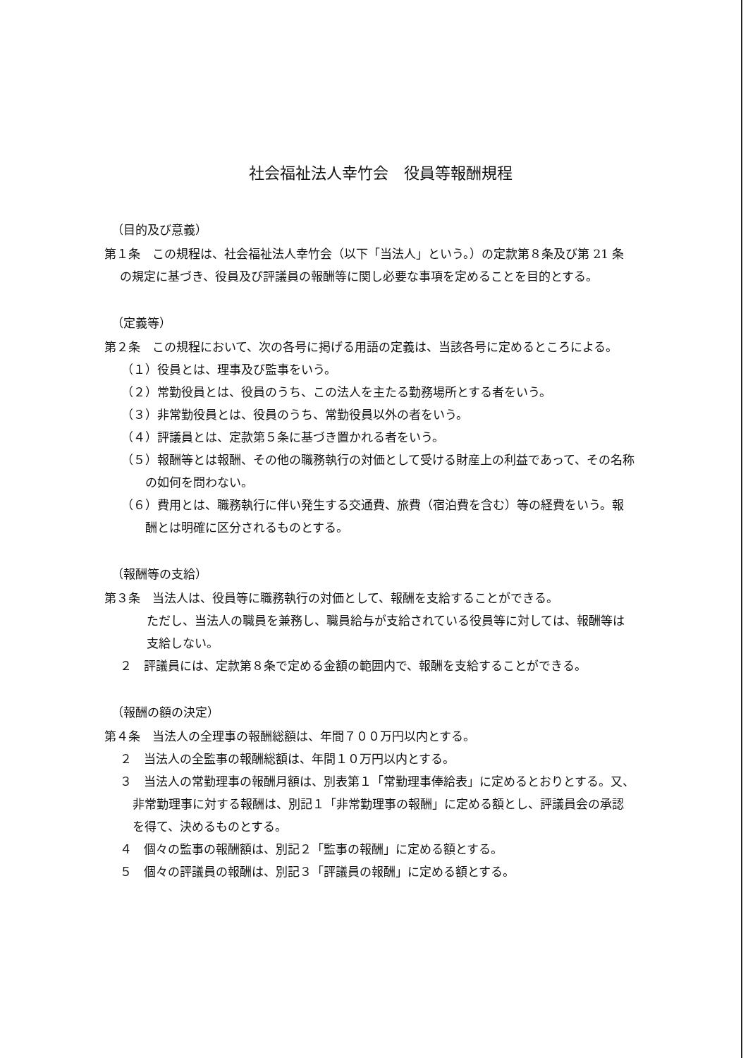社会福祉法人幸竹会　役員等報酬規程
（目的及び意義）
第１条　この規程は、社会福祉法人幸竹会（以下「当法人」という。）の定款第８条及び第 21 条の規定に基づき、役員及び評議員の報酬等に関し必要な事項を定めることを目的とする。
（定義等）
第２条　この規程において、次の各号に掲げる用語の定義は、当該各号に定めるところによる。
（１）役員とは、理事及び監事をいう。
（２）常勤役員とは、役員のうち、この法人を主たる勤務場所とする者をいう。
（３）非常勤役員とは、役員のうち、常勤役員以外の者をいう。
（４）評議員とは、定款第５条に基づき置かれる者をいう。
（５）報酬等とは報酬、その他の職務執行の対価として受ける財産上の利益であって、その名称の如何を問わない。
（６）費用とは、職務執行に伴い発生する交通費、旅費（宿泊費を含む）等の経費をいう。報酬とは明確に区分されるものとする。
（報酬等の支給）
第３条　当法人は、役員等に職務執行の対価として、報酬を支給することができる。
ただし、当法人の職員を兼務し、職員給与が支給されている役員等に対しては、報酬等は支給しない。
２　評議員には、定款第８条で定める金額の範囲内で、報酬を支給することができる。
（報酬の額の決定）
第４条　当法人の全理事の報酬総額は、年間７００万円以内とする。
２　当法人の全監事の報酬総額は、年間１０万円以内とする。
３　当法人の常勤理事の報酬月額は、別表第１「常勤理事俸給表」に定めるとおりとする。又、非常勤理事に対する報酬は、別記１「非常勤理事の報酬」に定める額とし、評議員会の承認を得て、決めるものとする。
４　個々の監事の報酬額は、別記２「監事の報酬」に定める額とする。
５　個々の評議員の報酬は、別記３「評議員の報酬」に定める額とする。